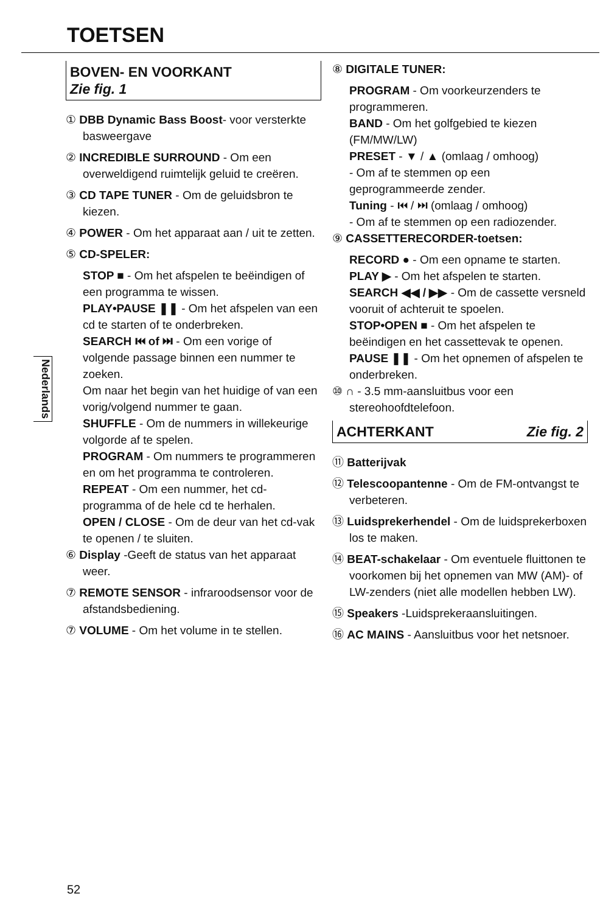TOETSEN
Nederlands
BOVEN- EN VOORKANT
Zie fig. 1
① DBB Dynamic Bass Boost- voor versterkte basweergave
② INCREDIBLE SURROUND - Om een overweldigend ruimtelijk geluid te creëren.
③ CD TAPE TUNER - Om de geluidsbron te kiezen.
④ POWER - Om het apparaat aan / uit te zetten.
⑤ CD-SPELER:
STOP ■ - Om het afspelen te beëindigen of een programma te wissen.
PLAY•PAUSE ❚❚ - Om het afspelen van een cd te starten of te onderbreken.
SEARCH ⏮ of ⏭ - Om een vorige of volgende passage binnen een nummer te zoeken.
Om naar het begin van het huidige of van een vorig/volgend nummer te gaan.
SHUFFLE - Om de nummers in willekeurige volgorde af te spelen.
PROGRAM - Om nummers te programmeren en om het programma te controleren.
REPEAT - Om een nummer, het cd-programma of de hele cd te herhalen.
OPEN / CLOSE - Om de deur van het cd-vak te openen / te sluiten.
⑥ Display -Geeft de status van het apparaat weer.
⑦ REMOTE SENSOR - infraroodsensor voor de afstandsbediening.
⑦ VOLUME - Om het volume in te stellen.
⑧ DIGITALE TUNER:
PROGRAM - Om voorkeurzenders te programmeren.
BAND - Om het golfgebied te kiezen (FM/MW/LW)
PRESET - ▼ / ▲ (omlaag / omhoog)
- Om af te stemmen op een geprogrammeerde zender.
Tuning - ⏮ / ⏭ (omlaag / omhoog)
- Om af te stemmen op een radiozender.
⑨ CASSETTERECORDER-toetsen:
RECORD ● - Om een opname te starten.
PLAY ▶ - Om het afspelen te starten.
SEARCH ◀◀ / ▶▶ - Om de cassette versneld vooruit of achteruit te spoelen.
STOP•OPEN ■ - Om het afspelen te beëindigen en het cassettevak te openen.
PAUSE ❚❚ - Om het opnemen of afspelen te onderbreken.
⑩ ∩ - 3.5 mm-aansluitbus voor een stereohoofdtelefoon.
ACHTERKANT Zie fig. 2
⑪ Batterijvak
⑫ Telescoopantenne - Om de FM-ontvangst te verbeteren.
⑬ Luidsprekerhendel - Om de luidsprekerboxen los te maken.
⑭ BEAT-schakelaar - Om eventuele fluittonen te voorkomen bij het opnemen van MW (AM)- of LW-zenders (niet alle modellen hebben LW).
⑮ Speakers -Luidsprekeraansluitingen.
⑯ AC MAINS - Aansluitbus voor het netsnoer.
52